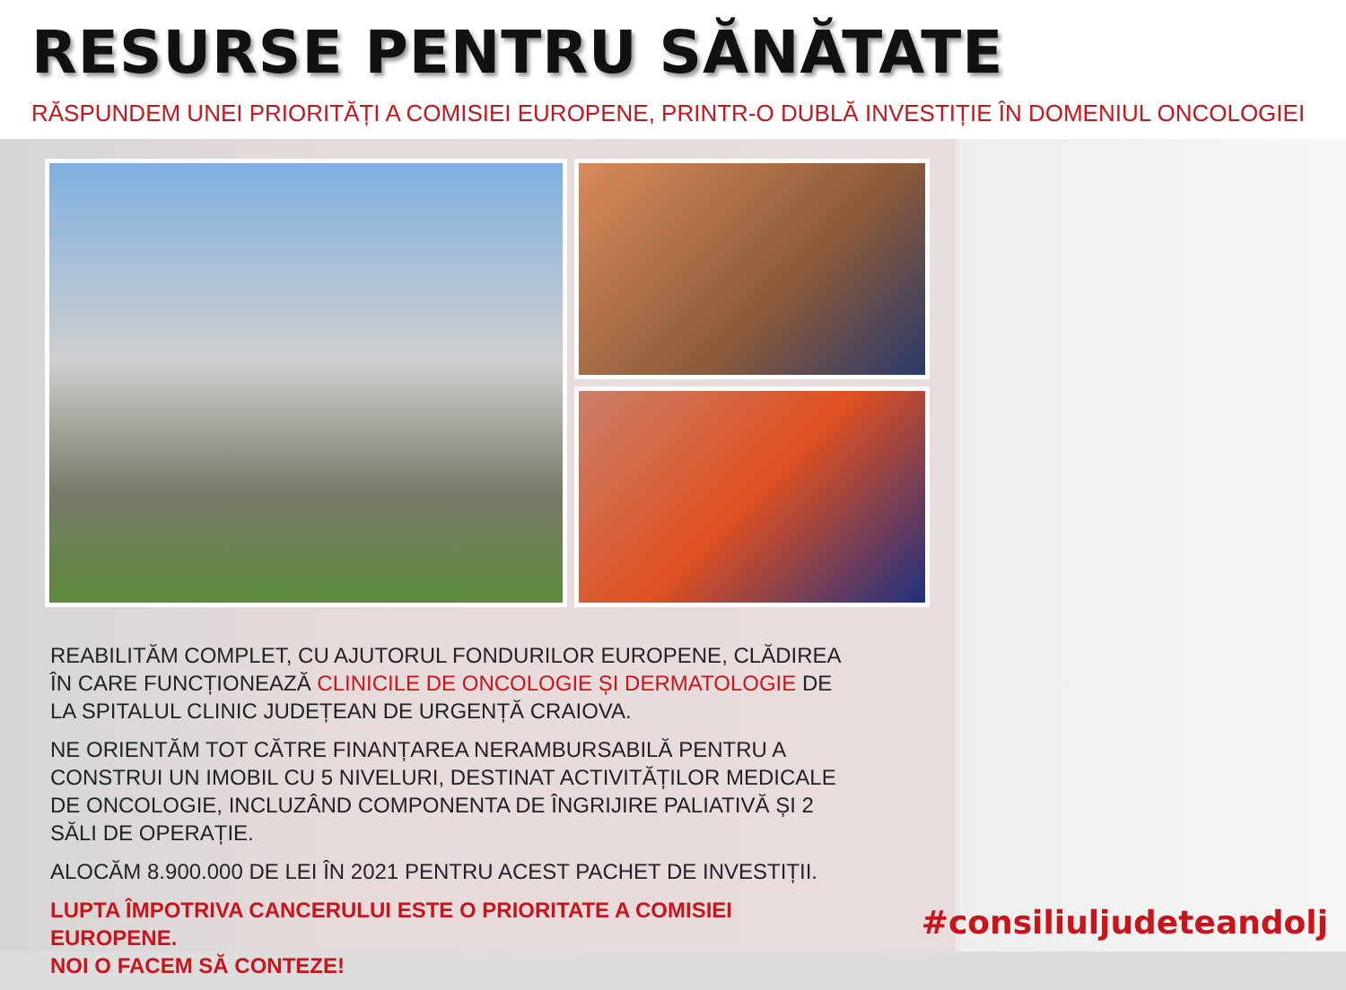RESURSE PENTRU SĂNĂTATE
RĂSPUNDEM UNEI PRIORITĂȚI A COMISIEI EUROPENE, PRINTR-O DUBLĂ INVESTIȚIE ÎN DOMENIUL ONCOLOGIEI
REABILITĂM COMPLET, CU AJUTORUL FONDURILOR EUROPENE, CLĂDIREA ÎN CARE FUNCȚIONEAZĂ CLINICILE DE ONCOLOGIE ȘI DERMATOLOGIE DE LA SPITALUL CLINIC JUDEȚEAN DE URGENȚĂ CRAIOVA.
NE ORIENTĂM TOT CĂTRE FINANȚAREA NERAMBURSABILĂ PENTRU A CONSTRUI UN IMOBIL CU 5 NIVELURI, DESTINAT ACTIVITĂȚILOR MEDICALE DE ONCOLOGIE, INCLUZÂND COMPONENTA DE ÎNGRIJIRE PALIATIVĂ ȘI 2 SĂLI DE OPERAȚIE.
ALOCĂM 8.900.000 DE LEI ÎN 2021 PENTRU ACEST PACHET DE INVESTIȚII.
LUPTA ÎMPOTRIVA CANCERULUI ESTE O PRIORITATE A COMISIEI EUROPENE.
NOI O FACEM SĂ CONTEZE!
#consiliuljudeteandolj